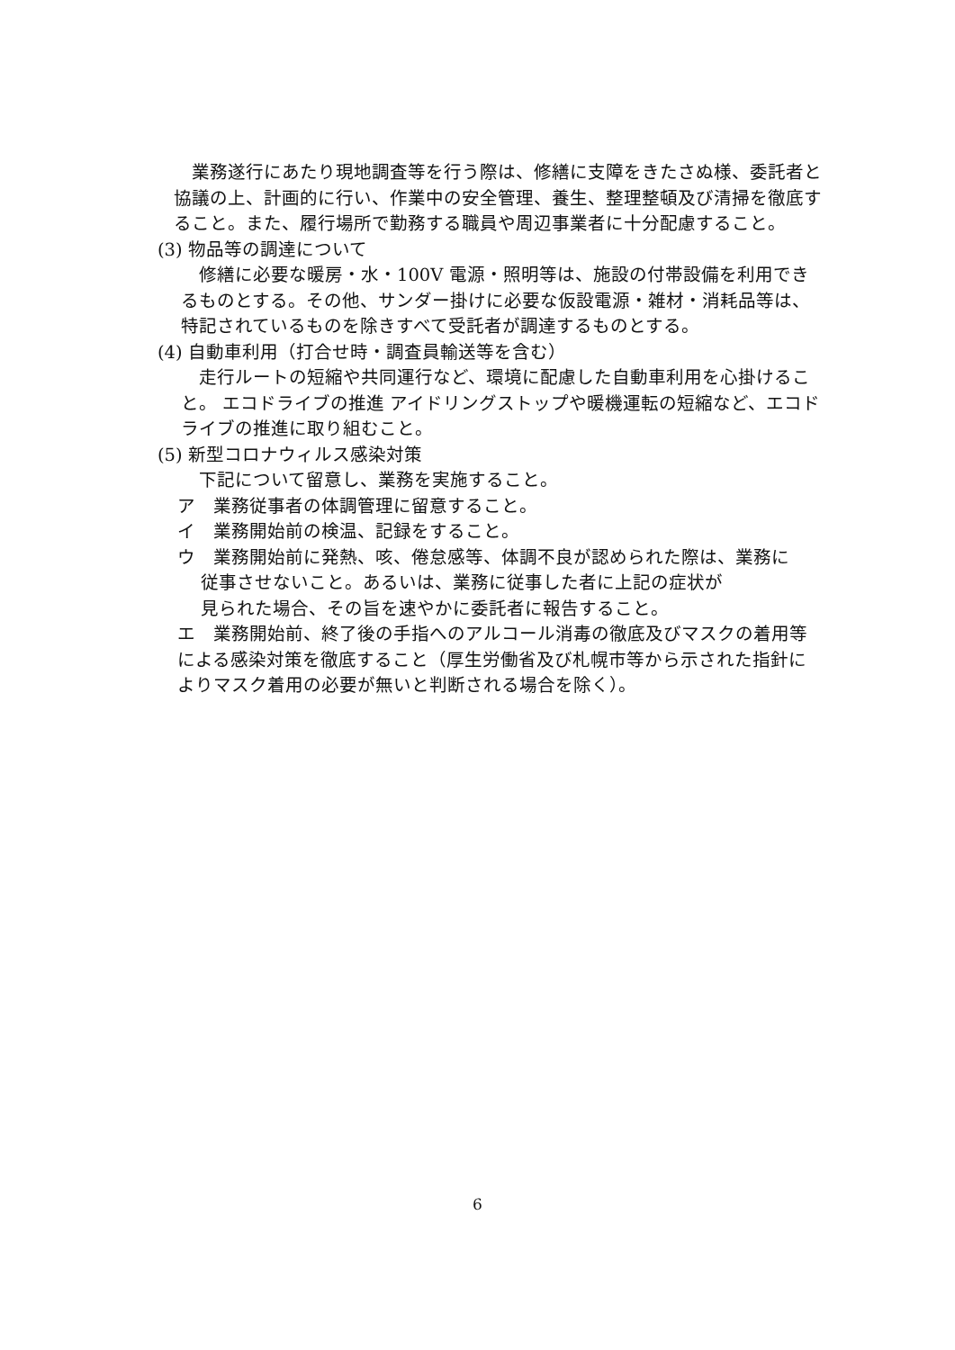業務遂行にあたり現地調査等を行う際は、修繕に支障をきたさぬ様、委託者と協議の上、計画的に行い、作業中の安全管理、養生、整理整頓及び清掃を徹底すること。また、履行場所で勤務する職員や周辺事業者に十分配慮すること。
(3) 物品等の調達について
　修繕に必要な暖房・水・100V 電源・照明等は、施設の付帯設備を利用できるものとする。その他、サンダー掛けに必要な仮設電源・雑材・消耗品等は、特記されているものを除きすべて受託者が調達するものとする。
(4) 自動車利用（打合せ時・調査員輸送等を含む）
　走行ルートの短縮や共同運行など、環境に配慮した自動車利用を心掛けること。 エコドライブの推進 アイドリングストップや暖機運転の短縮など、エコドライブの推進に取り組むこと。
(5) 新型コロナウィルス感染対策
　下記について留意し、業務を実施すること。
ア　業務従事者の体調管理に留意すること。
イ　業務開始前の検温、記録をすること。
ウ　業務開始前に発熱、咳、倦怠感等、体調不良が認められた際は、業務に
　 従事させないこと。あるいは、業務に従事した者に上記の症状が
　 見られた場合、その旨を速やかに委託者に報告すること。
エ　業務開始前、終了後の手指へのアルコール消毒の徹底及びマスクの着用等による感染対策を徹底すること（厚生労働省及び札幌市等から示された指針によりマスク着用の必要が無いと判断される場合を除く）。
6